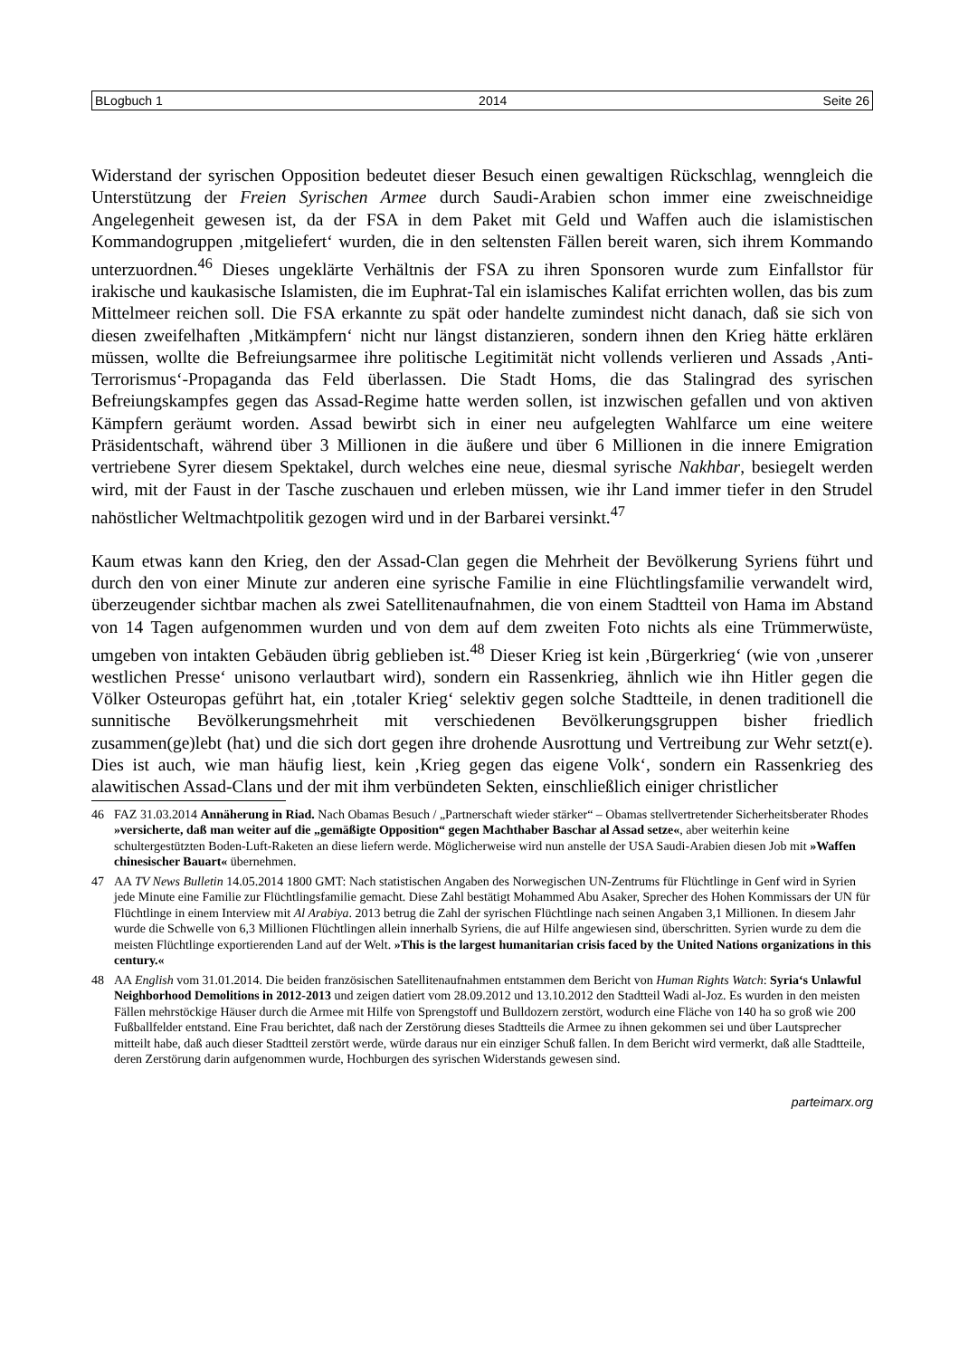BLogbuch 1 2014 Seite 26
Widerstand der syrischen Opposition bedeutet dieser Besuch einen gewaltigen Rückschlag, wenngleich die Unterstützung der Freien Syrischen Armee durch Saudi-Arabien schon immer eine zweischneidige Angelegenheit gewesen ist, da der FSA in dem Paket mit Geld und Waffen auch die islamistischen Kommandogruppen ‚mitgeliefert‘ wurden, die in den seltensten Fällen bereit waren, sich ihrem Kommando unterzuordnen.<sup>46</sup> Dieses ungeklärte Verhältnis der FSA zu ihren Sponsoren wurde zum Einfallstor für irakische und kaukasische Islamisten, die im Euphrat-Tal ein islamisches Kalifat errichten wollen, das bis zum Mittelmeer reichen soll. Die FSA erkannte zu spät oder handelte zumindest nicht danach, daß sie sich von diesen zweifelhaften ‚Mitkämpfern‘ nicht nur längst distanzieren, sondern ihnen den Krieg hätte erklären müssen, wollte die Befreiungsarmee ihre politische Legitimität nicht vollends verlieren und Assads ‚Anti-Terrorismus‘-Propaganda das Feld überlassen. Die Stadt Homs, die das Stalingrad des syrischen Befreiungskampfes gegen das Assad-Regime hatte werden sollen, ist inzwischen gefallen und von aktiven Kämpfern geräumt worden. Assad bewirbt sich in einer neu aufgelegten Wahlfarce um eine weitere Präsidentschaft, während über 3 Millionen in die äußere und über 6 Millionen in die innere Emigration vertriebene Syrer diesem Spektakel, durch welches eine neue, diesmal syrische Nakhbar, besiegelt werden wird, mit der Faust in der Tasche zuschauen und erleben müssen, wie ihr Land immer tiefer in den Strudel nahöstlicher Weltmachtpolitik gezogen wird und in der Barbarei versinkt.<sup>47</sup>
Kaum etwas kann den Krieg, den der Assad-Clan gegen die Mehrheit der Bevölkerung Syriens führt und durch den von einer Minute zur anderen eine syrische Familie in eine Flüchtlingsfamilie verwandelt wird, überzeugender sichtbar machen als zwei Satellitenaufnahmen, die von einem Stadtteil von Hama im Abstand von 14 Tagen aufgenommen wurden und von dem auf dem zweiten Foto nichts als eine Trümmerwüste, umgeben von intakten Gebäuden übrig geblieben ist.<sup>48</sup> Dieser Krieg ist kein ‚Bürgerkrieg‘ (wie von ‚unserer westlichen Presse‘ unisono verlautbart wird), sondern ein Rassenkrieg, ähnlich wie ihn Hitler gegen die Völker Osteuropas geführt hat, ein ‚totaler Krieg‘ selektiv gegen solche Stadtteile, in denen traditionell die sunnitische Bevölkerungsmehrheit mit verschiedenen Bevölkerungsgruppen bisher friedlich zusammen(ge)lebt (hat) und die sich dort gegen ihre drohende Ausrottung und Vertreibung zur Wehr setzt(e). Dies ist auch, wie man häufig liest, kein ‚Krieg gegen das eigene Volk‘, sondern ein Rassenkrieg des alawitischen Assad-Clans und der mit ihm verbündeten Sekten, einschließlich einiger christlicher
46 FAZ 31.03.2014 Annäherung in Riad. Nach Obamas Besuch / „Partnerschaft wieder stärker“ – Obamas stellvertretender Sicherheitsberater Rhodes »versicherte, daß man weiter auf die „gemäßigte Opposition“ gegen Machthaber Baschar al Assad setze«, aber weiterhin keine schultergestützten Boden-Luft-Raketen an diese liefern werde. Möglicherweise wird nun anstelle der USA Saudi-Arabien diesen Job mit »Waffen chinesischer Bauart« übernehmen.
47 AA TV News Bulletin 14.05.2014 1800 GMT: Nach statistischen Angaben des Norwegischen UN-Zentrums für Flüchtlinge in Genf wird in Syrien jede Minute eine Familie zur Flüchtlingsfamilie gemacht. Diese Zahl bestätigt Mohammed Abu Asaker, Sprecher des Hohen Kommissars der UN für Flüchtlinge in einem Interview mit Al Arabiya. 2013 betrug die Zahl der syrischen Flüchtlinge nach seinen Angaben 3,1 Millionen. In diesem Jahr wurde die Schwelle von 6,3 Millionen Flüchtlingen allein innerhalb Syriens, die auf Hilfe angewiesen sind, überschritten. Syrien wurde zu dem die meisten Flüchtlinge exportierenden Land auf der Welt. »This is the largest humanitarian crisis faced by the United Nations organizations in this century.«
48 AA English vom 31.01.2014. Die beiden französischen Satellitenaufnahmen entstammen dem Bericht von Human Rights Watch: Syria‘s Unlawful Neighborhood Demolitions in 2012-2013 und zeigen datiert vom 28.09.2012 und 13.10.2012 den Stadtteil Wadi al-Joz. Es wurden in den meisten Fällen mehrstöckige Häuser durch die Armee mit Hilfe von Sprengstoff und Bulldozern zerstört, wodurch eine Fläche von 140 ha so groß wie 200 Fußballfelder entstand. Eine Frau berichtet, daß nach der Zerstörung dieses Stadtteils die Armee zu ihnen gekommen sei und über Lautsprecher mitteilt habe, daß auch dieser Stadtteil zerstört werde, würde daraus nur ein einziger Schuß fallen. In dem Bericht wird vermerkt, daß alle Stadtteile, deren Zerstörung darin aufgenommen wurde, Hochburgen des syrischen Widerstands gewesen sind.
parteimarx.org